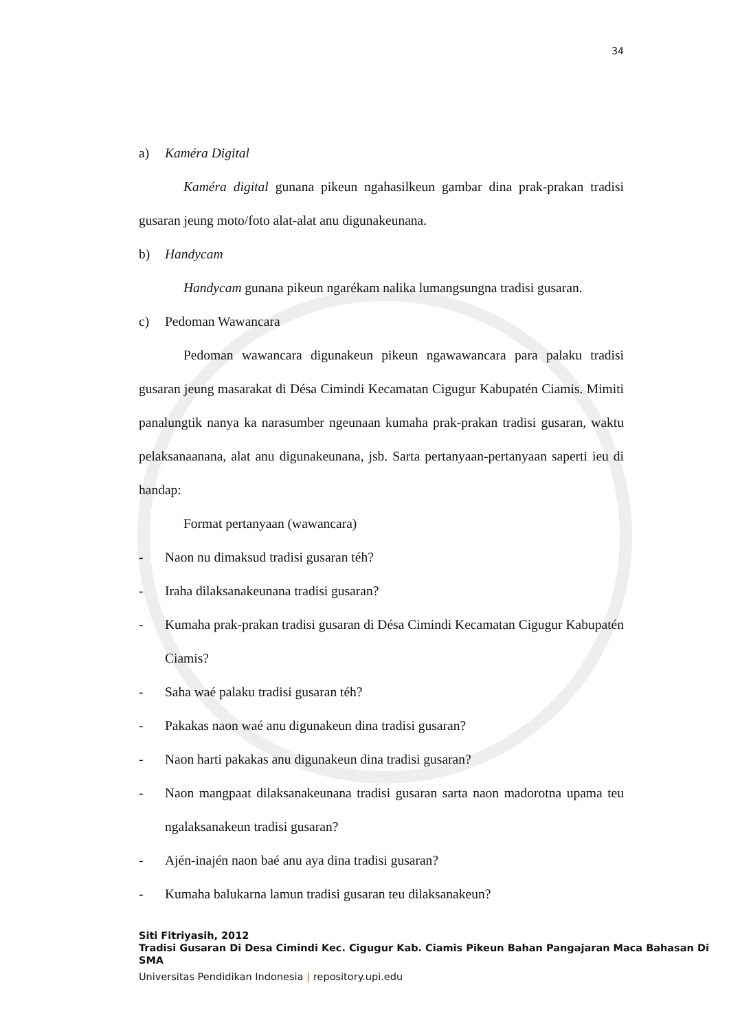34
a) Kaméra Digital
Kaméra digital gunana pikeun ngahasilkeun gambar dina prak-prakan tradisi gusaran jeung moto/foto alat-alat anu digunakeunana.
b) Handycam
Handycam gunana pikeun ngarékam nalika lumangsungna tradisi gusaran.
c) Pedoman Wawancara
Pedoman wawancara digunakeun pikeun ngawawancara para palaku tradisi gusaran jeung masarakat di Désa Cimindi Kecamatan Cigugur Kabupatén Ciamis. Mimiti panalungtik nanya ka narasumber ngeunaan kumaha prak-prakan tradisi gusaran, waktu pelaksanaanana, alat anu digunakeunana, jsb. Sarta pertanyaan-pertanyaan saperti ieu di handap:
Format pertanyaan (wawancara)
- Naon nu dimaksud tradisi gusaran téh?
- Iraha dilaksanakeunana tradisi gusaran?
- Kumaha prak-prakan tradisi gusaran di Désa Cimindi Kecamatan Cigugur Kabupatén Ciamis?
- Saha waé palaku tradisi gusaran téh?
- Pakakas naon waé anu digunakeun dina tradisi gusaran?
- Naon harti pakakas anu digunakeun dina tradisi gusaran?
- Naon mangpaat dilaksanakeunana tradisi gusaran sarta naon madorotna upama teu ngalaksanakeun tradisi gusaran?
- Ajén-inajén naon baé anu aya dina tradisi gusaran?
- Kumaha balukarna lamun tradisi gusaran teu dilaksanakeun?
Siti Fitriyasih, 2012
Tradisi Gusaran Di Desa Cimindi Kec. Cigugur Kab. Ciamis Pikeun Bahan Pangajaran Maca Bahasan Di SMA
Universitas Pendidikan Indonesia | repository.upi.edu